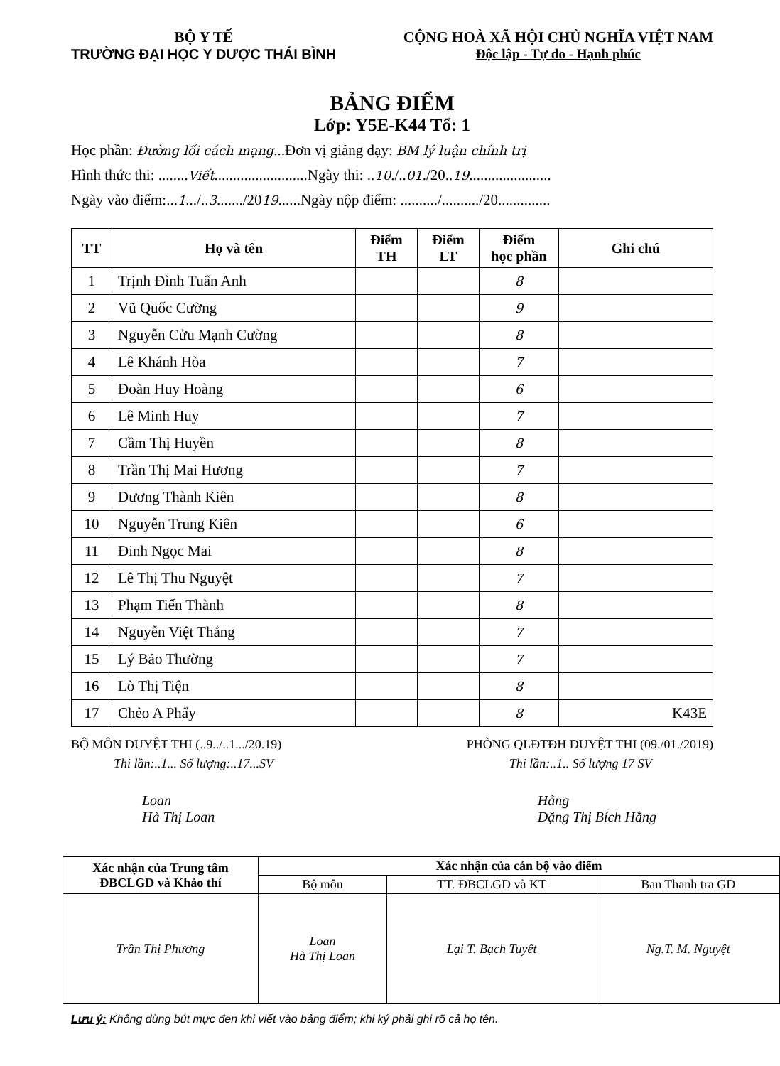BỘ Y TẾ
TRƯỜNG ĐẠI HỌC Y DƯỢC THÁI BÌNH
CỘNG HOÀ XÃ HỘI CHỦ NGHĨA VIỆT NAM
Độc lập - Tự do - Hạnh phúc
BẢNG ĐIỂM
Lớp: Y5E-K44 Tổ: 1
Học phần: Đường lối cách mạng...Đơn vị giảng dạy: BM lý luận chính trị
Hình thức thi: ........Viết.........................Ngày thi: ..10./..01./20..19......................
Ngày vào điểm:...1.../..3......./2019......Ngày nộp điểm: ........../........../20..............
| TT | Họ và tên | Điểm TH | Điểm LT | Điểm học phần | Ghi chú |
| --- | --- | --- | --- | --- | --- |
| 1 | Trịnh Đình Tuấn Anh | | | 8 | |
| 2 | Vũ Quốc Cường | | | 9 | |
| 3 | Nguyễn Cửu Mạnh Cường | | | 8 | |
| 4 | Lê Khánh Hòa | | | 7 | |
| 5 | Đoàn Huy Hoàng | | | 6 | |
| 6 | Lê Minh Huy | | | 7 | |
| 7 | Cầm Thị Huyền | | | 8 | |
| 8 | Trần Thị Mai Hương | | | 7 | |
| 9 | Dương Thành Kiên | | | 8 | |
| 10 | Nguyễn Trung Kiên | | | 6 | |
| 11 | Đinh Ngọc Mai | | | 8 | |
| 12 | Lê Thị Thu Nguyệt | | | 7 | |
| 13 | Phạm Tiến Thành | | | 8 | |
| 14 | Nguyễn Việt Thắng | | | 7 | |
| 15 | Lý Bảo Thường | | | 7 | |
| 16 | Lò Thị Tiện | | | 8 | |
| 17 | Chẻo A Phẩy | | | 8 | K43E |
BỘ MÔN DUYỆT THI (..9../..1.../20.19)
Thi lần:..1... Số lượng:..17...SV
Loan
Hà Thị Loan
PHÒNG QLĐTĐH DUYỆT THI (09./01./2019)
Thi lần:..1.. Số lượng 17 SV
Hằng
Đặng Thị Bích Hằng
| Xác nhận của Trung tâm ĐBCLGD và Khảo thí | Xác nhận của cán bộ vào điểm | | |
| | Bộ môn | TT. ĐBCLGD và KT | Ban Thanh tra GD |
| Trần Thị Phương | Loan Hà Thị Loan | Lại T. Bạch Tuyết | Ng.T. M. Nguyệt |
Lưu ý: Không dùng bút mực đen khi viết vào bảng điểm; khi ký phải ghi rõ cả họ tên.